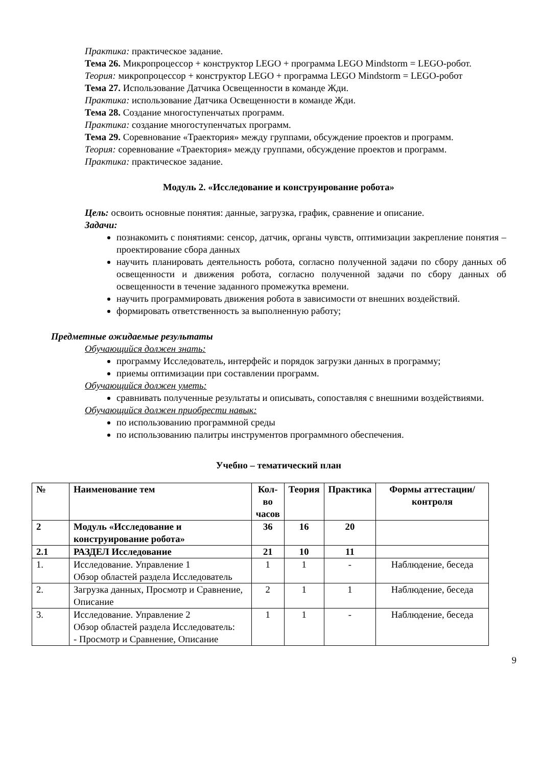Практика: практическое задание.
Тема 26. Микропроцессор + конструктор LEGO + программа LEGO Mindstorm = LEGO-робот.
Теория: микропроцессор + конструктор LEGO + программа LEGO Mindstorm = LEGO-робот
Тема 27. Использование Датчика Освещенности в команде Жди.
Практика: использование Датчика Освещенности в команде Жди.
Тема 28. Создание многоступенчатых программ.
Практика: создание многоступенчатых программ.
Тема 29. Соревнование «Траектория» между группами, обсуждение проектов и программ.
Теория: соревнование «Траектория» между группами, обсуждение проектов и программ.
Практика: практическое задание.
Модуль 2. «Исследование и конструирование робота»
Цель: освоить основные понятия: данные, загрузка, график, сравнение и описание.
Задачи:
познакомить с понятиями: сенсор, датчик, органы чувств, оптимизации закрепление понятия – проектирование сбора данных
научить планировать деятельность робота, согласно полученной задачи по сбору данных об освещенности и движения робота, согласно полученной задачи по сбору данных об освещенности в течение заданного промежутка времени.
научить программировать движения робота в зависимости от внешних воздействий.
формировать ответственность за выполненную работу;
Предметные ожидаемые результаты
Обучающийся должен знать:
программу Исследователь, интерфейс и порядок загрузки данных в программу;
приемы оптимизации при составлении программ.
Обучающийся должен уметь:
сравнивать полученные результаты и описывать, сопоставляя с внешними воздействиями.
Обучающийся должен приобрести навык:
по использованию программной среды
по использованию палитры инструментов программного обеспечения.
Учебно – тематический план
| № | Наименование тем | Кол- во часов | Теория | Практика | Формы аттестации/ контроля |
| --- | --- | --- | --- | --- | --- |
| 2 | Модуль «Исследование и конструирование робота» | 36 | 16 | 20 | |
| 2.1 | РАЗДЕЛ Исследование | 21 | 10 | 11 | |
| 1. | Исследование. Управление 1 Обзор областей раздела Исследователь | 1 | 1 | - | Наблюдение, беседа |
| 2. | Загрузка данных, Просмотр и Сравнение, Описание | 2 | 1 | 1 | Наблюдение, беседа |
| 3. | Исследование. Управление 2 Обзор областей раздела Исследователь: - Просмотр и Сравнение, Описание | 1 | 1 | - | Наблюдение, беседа |
9